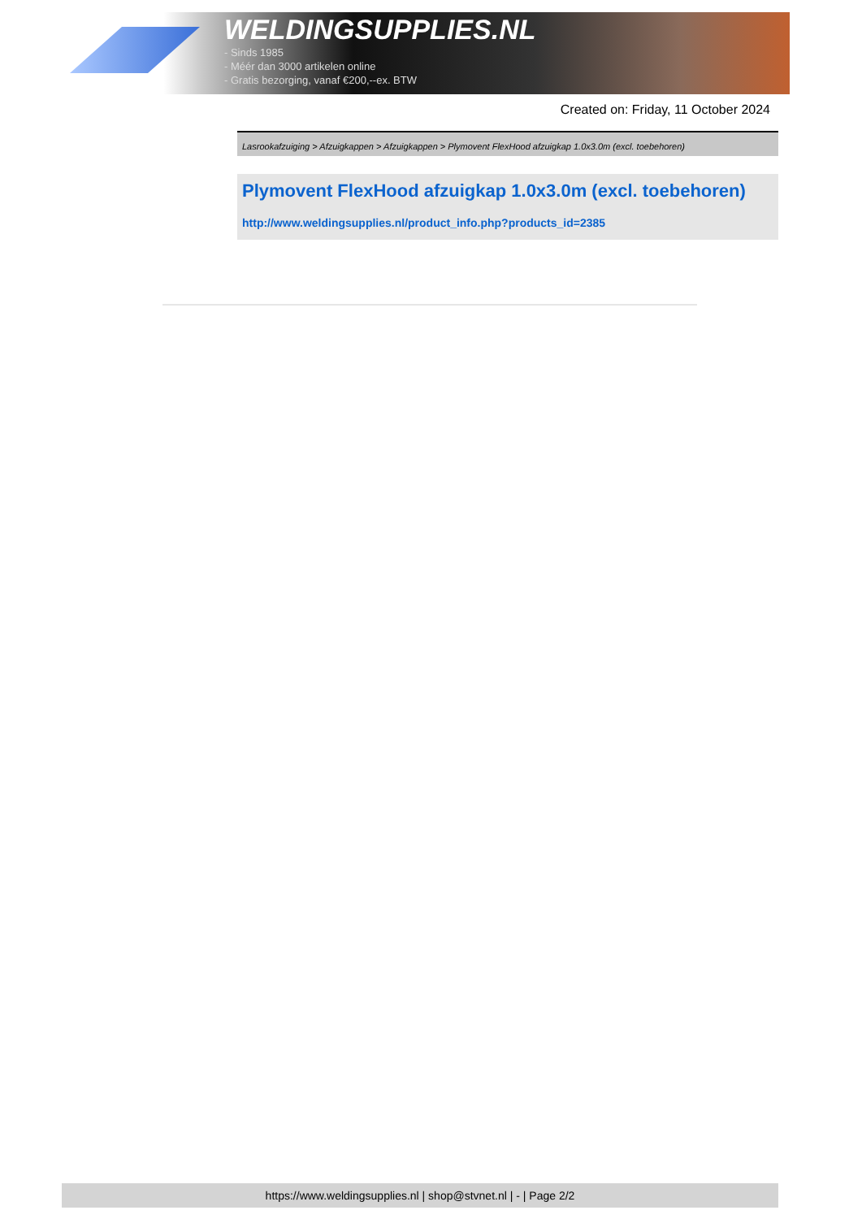WELDINGSUPPLIES.NL
- Sinds 1985
- Méér dan 3000 artikelen online
- Gratis bezorging, vanaf €200,--ex. BTW
Created on: Friday, 11 October 2024
Lasrookafzuiging > Afzuigkappen > Afzuigkappen > Plymovent FlexHood afzuigkap 1.0x3.0m (excl. toebehoren)
Plymovent FlexHood afzuigkap 1.0x3.0m (excl. toebehoren)
http://www.weldingsupplies.nl/product_info.php?products_id=2385
https://www.weldingsupplies.nl | shop@stvnet.nl | - | Page 2/2